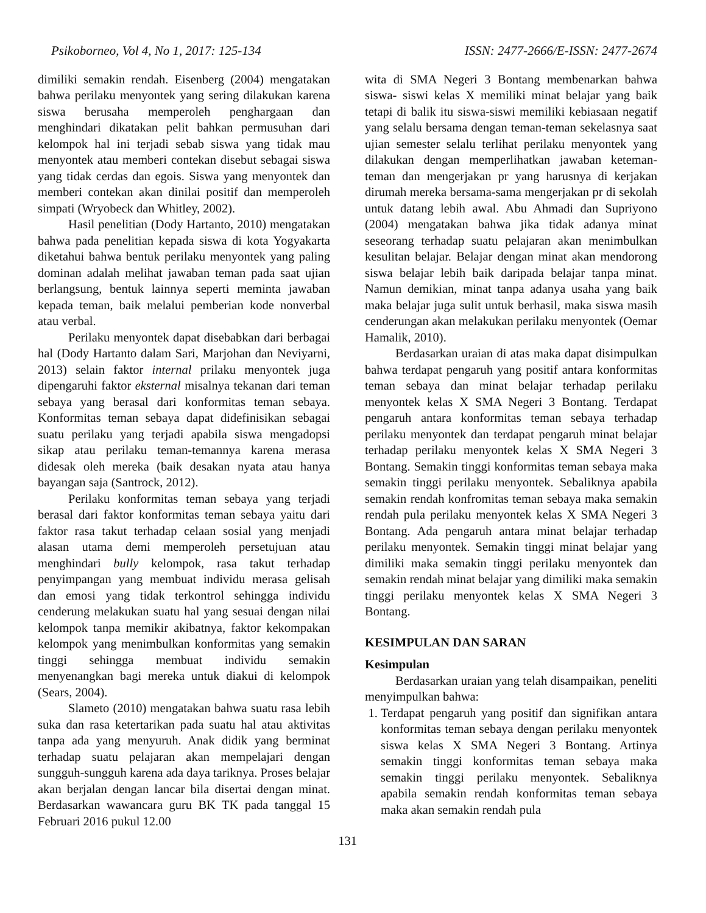Psikoborneo, Vol 4, No 1, 2017: 125-134 ISSN: 2477-2666/E-ISSN: 2477-2674
dimiliki semakin rendah. Eisenberg (2004) mengatakan bahwa perilaku menyontek yang sering dilakukan karena siswa berusaha memperoleh penghargaan dan menghindari dikatakan pelit bahkan permusuhan dari kelompok hal ini terjadi sebab siswa yang tidak mau menyontek atau memberi contekan disebut sebagai siswa yang tidak cerdas dan egois. Siswa yang menyontek dan memberi contekan akan dinilai positif dan memperoleh simpati (Wryobeck dan Whitley, 2002).
Hasil penelitian (Dody Hartanto, 2010) mengatakan bahwa pada penelitian kepada siswa di kota Yogyakarta diketahui bahwa bentuk perilaku menyontek yang paling dominan adalah melihat jawaban teman pada saat ujian berlangsung, bentuk lainnya seperti meminta jawaban kepada teman, baik melalui pemberian kode nonverbal atau verbal.
Perilaku menyontek dapat disebabkan dari berbagai hal (Dody Hartanto dalam Sari, Marjohan dan Neviyarni, 2013) selain faktor internal prilaku menyontek juga dipengaruhi faktor eksternal misalnya tekanan dari teman sebaya yang berasal dari konformitas teman sebaya. Konformitas teman sebaya dapat didefinisikan sebagai suatu perilaku yang terjadi apabila siswa mengadopsi sikap atau perilaku teman-temannya karena merasa didesak oleh mereka (baik desakan nyata atau hanya bayangan saja (Santrock, 2012).
Perilaku konformitas teman sebaya yang terjadi berasal dari faktor konformitas teman sebaya yaitu dari faktor rasa takut terhadap celaan sosial yang menjadi alasan utama demi memperoleh persetujuan atau menghindari bully kelompok, rasa takut terhadap penyimpangan yang membuat individu merasa gelisah dan emosi yang tidak terkontrol sehingga individu cenderung melakukan suatu hal yang sesuai dengan nilai kelompok tanpa memikir akibatnya, faktor kekompakan kelompok yang menimbulkan konformitas yang semakin tinggi sehingga membuat individu semakin menyenangkan bagi mereka untuk diakui di kelompok (Sears, 2004).
Slameto (2010) mengatakan bahwa suatu rasa lebih suka dan rasa ketertarikan pada suatu hal atau aktivitas tanpa ada yang menyuruh. Anak didik yang berminat terhadap suatu pelajaran akan mempelajari dengan sungguh-sungguh karena ada daya tariknya. Proses belajar akan berjalan dengan lancar bila disertai dengan minat. Berdasarkan wawancara guru BK TK pada tanggal 15 Februari 2016 pukul 12.00
wita di SMA Negeri 3 Bontang membenarkan bahwa siswa- siswi kelas X memiliki minat belajar yang baik tetapi di balik itu siswa-siswi memiliki kebiasaan negatif yang selalu bersama dengan teman-teman sekelasnya saat ujian semester selalu terlihat perilaku menyontek yang dilakukan dengan memperlihatkan jawaban keteman-teman dan mengerjakan pr yang harusnya di kerjakan dirumah mereka bersama-sama mengerjakan pr di sekolah untuk datang lebih awal. Abu Ahmadi dan Supriyono (2004) mengatakan bahwa jika tidak adanya minat seseorang terhadap suatu pelajaran akan menimbulkan kesulitan belajar. Belajar dengan minat akan mendorong siswa belajar lebih baik daripada belajar tanpa minat. Namun demikian, minat tanpa adanya usaha yang baik maka belajar juga sulit untuk berhasil, maka siswa masih cenderungan akan melakukan perilaku menyontek (Oemar Hamalik, 2010).
Berdasarkan uraian di atas maka dapat disimpulkan bahwa terdapat pengaruh yang positif antara konformitas teman sebaya dan minat belajar terhadap perilaku menyontek kelas X SMA Negeri 3 Bontang. Terdapat pengaruh antara konformitas teman sebaya terhadap perilaku menyontek dan terdapat pengaruh minat belajar terhadap perilaku menyontek kelas X SMA Negeri 3 Bontang. Semakin tinggi konformitas teman sebaya maka semakin tinggi perilaku menyontek. Sebaliknya apabila semakin rendah konfromitas teman sebaya maka semakin rendah pula perilaku menyontek kelas X SMA Negeri 3 Bontang. Ada pengaruh antara minat belajar terhadap perilaku menyontek. Semakin tinggi minat belajar yang dimiliki maka semakin tinggi perilaku menyontek dan semakin rendah minat belajar yang dimiliki maka semakin tinggi perilaku menyontek kelas X SMA Negeri 3 Bontang.
KESIMPULAN DAN SARAN
Kesimpulan
Berdasarkan uraian yang telah disampaikan, peneliti menyimpulkan bahwa:
1. Terdapat pengaruh yang positif dan signifikan antara konformitas teman sebaya dengan perilaku menyontek siswa kelas X SMA Negeri 3 Bontang. Artinya semakin tinggi konformitas teman sebaya maka semakin tinggi perilaku menyontek. Sebaliknya apabila semakin rendah konformitas teman sebaya maka akan semakin rendah pula
131